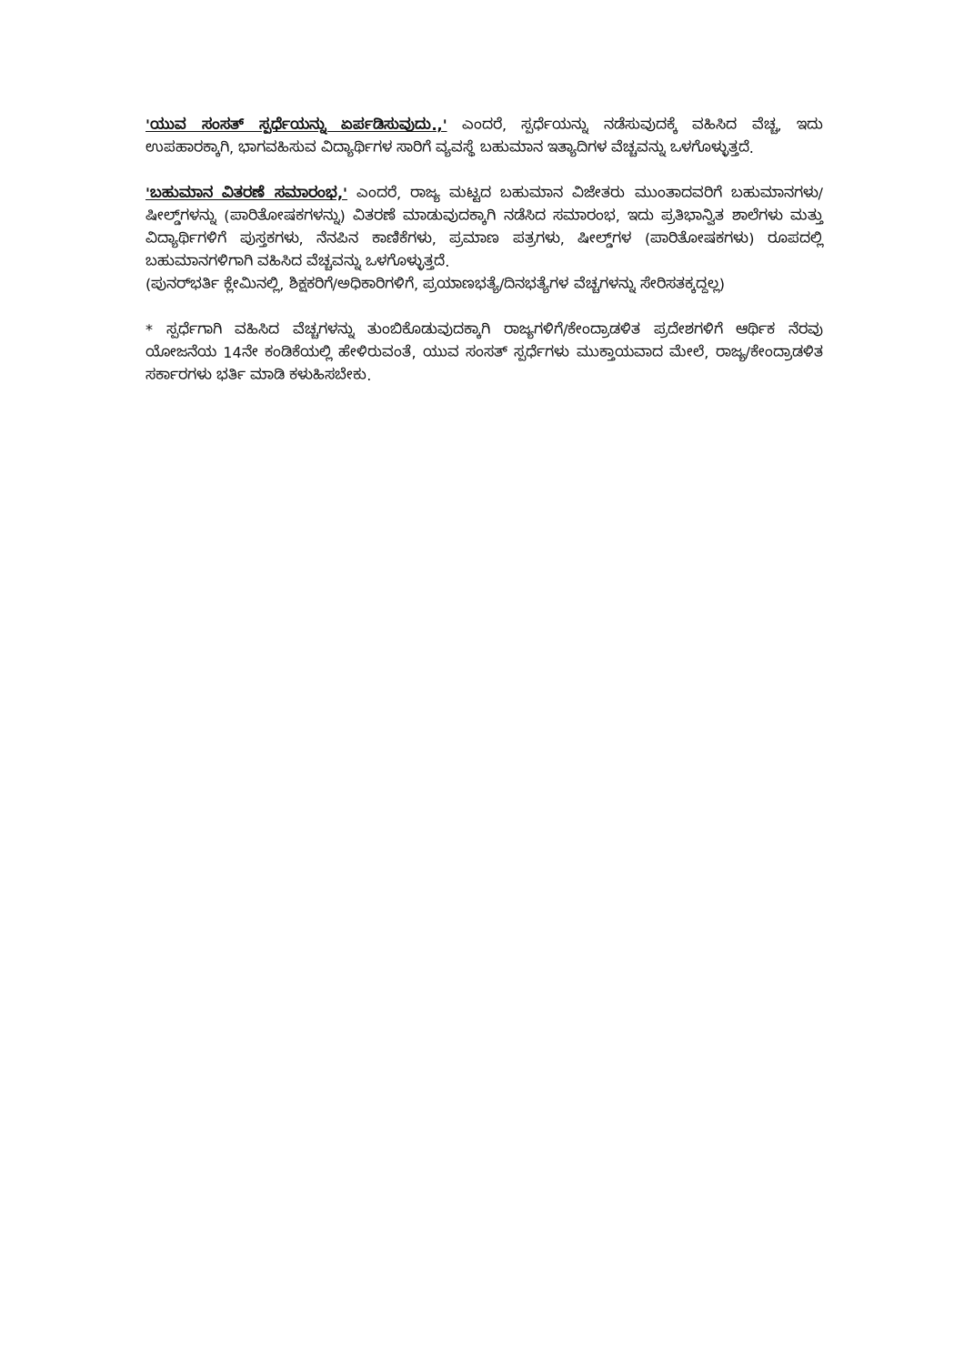'ಯುವ ಸಂಸತ್ ಸ್ಪರ್ಧೆಯನ್ನು ಏರ್ಪಡಿಸುವುದು.,' ಎಂದರೆ, ಸ್ಪರ್ಧೆಯನ್ನು ನಡೆಸುವುದಕ್ಕೆ ವಹಿಸಿದ ವೆಚ್ಚ, ಇದು ಉಪಹಾರಕ್ಕಾಗಿ, ಭಾಗವಹಿಸುವ ವಿದ್ಯಾರ್ಥಿಗಳ ಸಾರಿಗೆ ವ್ಯವಸ್ಥೆ ಬಹುಮಾನ ಇತ್ಯಾದಿಗಳ ವೆಚ್ಚವನ್ನು ಒಳಗೊಳ್ಳುತ್ತದೆ.
'ಬಹುಮಾನ ವಿತರಣೆ ಸಮಾರಂಭ,' ಎಂದರೆ, ರಾಜ್ಯ ಮಟ್ಟದ ಬಹುಮಾನ ವಿಜೇತರು ಮುಂತಾದವರಿಗೆ ಬಹುಮಾನಗಳು/ಷೀಲ್ಡ್‌ಗಳನ್ನು (ಪಾರಿತೋಷಕಗಳನ್ನು) ವಿತರಣೆ ಮಾಡುವುದಕ್ಕಾಗಿ ನಡೆಸಿದ ಸಮಾರಂಭ, ಇದು ಪ್ರತಿಭಾನ್ವಿತ ಶಾಲೆಗಳು ಮತ್ತು ವಿದ್ಯಾರ್ಥಿಗಳಿಗೆ ಪುಸ್ತಕಗಳು, ನೆನಪಿನ ಕಾಣಿಕೆಗಳು, ಪ್ರಮಾಣ ಪತ್ರಗಳು, ಷೀಲ್ಡ್‌ಗಳ (ಪಾರಿತೋಷಕಗಳು) ರೂಪದಲ್ಲಿ ಬಹುಮಾನಗಳಿಗಾಗಿ ವಹಿಸಿದ ವೆಚ್ಚವನ್ನು ಒಳಗೊಳ್ಳುತ್ತದೆ.
(ಪುನರ್‌ಭರ್ತಿ ಕ್ಲೇಮಿನಲ್ಲಿ, ಶಿಕ್ಷಕರಿಗೆ/ಅಧಿಕಾರಿಗಳಿಗೆ, ಪ್ರಯಾಣಭತ್ಯೆ/ದಿನಭತ್ಯೆಗಳ ವೆಚ್ಚಗಳನ್ನು ಸೇರಿಸತಕ್ಕದ್ದಲ್ಲ)
* ಸ್ಪರ್ಧೆಗಾಗಿ ವಹಿಸಿದ ವೆಚ್ಚಗಳನ್ನು ತುಂಬಿಕೊಡುವುದಕ್ಕಾಗಿ ರಾಜ್ಯಗಳಿಗೆ/ಕೇಂದ್ರಾಡಳಿತ ಪ್ರದೇಶಗಳಿಗೆ ಆರ್ಥಿಕ ನೆರವು ಯೋಜನೆಯ 14ನೇ ಕಂಡಿಕೆಯಲ್ಲಿ ಹೇಳಿರುವಂತೆ, ಯುವ ಸಂಸತ್ ಸ್ಪರ್ಧೆಗಳು ಮುಕ್ತಾಯವಾದ ಮೇಲೆ, ರಾಜ್ಯ/ಕೇಂದ್ರಾಡಳಿತ ಸರ್ಕಾರಗಳು ಭರ್ತಿ ಮಾಡಿ ಕಳುಹಿಸಬೇಕು.